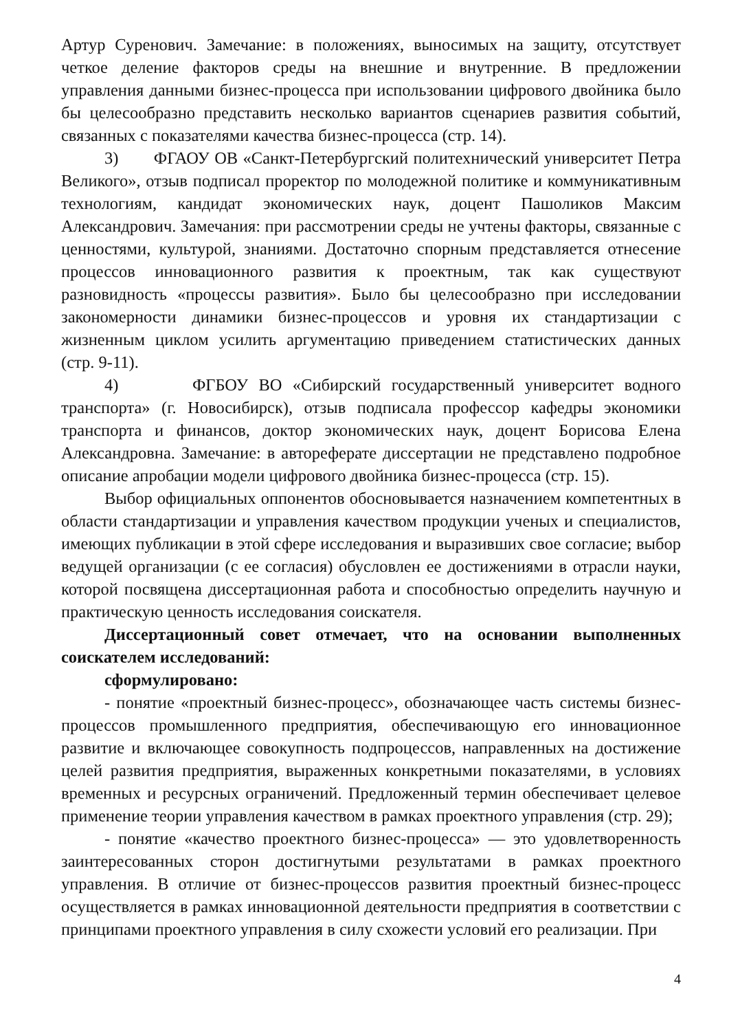Артур Суренович. Замечание: в положениях, выносимых на защиту, отсутствует четкое деление факторов среды на внешние и внутренние. В предложении управления данными бизнес-процесса при использовании цифрового двойника было бы целесообразно представить несколько вариантов сценариев развития событий, связанных с показателями качества бизнес-процесса (стр. 14).
3) ФГАОУ ОВ «Санкт-Петербургский политехнический университет Петра Великого», отзыв подписал проректор по молодежной политике и коммуникативным технологиям, кандидат экономических наук, доцент Пашоликов Максим Александрович. Замечания: при рассмотрении среды не учтены факторы, связанные с ценностями, культурой, знаниями. Достаточно спорным представляется отнесение процессов инновационного развития к проектным, так как существуют разновидность «процессы развития». Было бы целесообразно при исследовании закономерности динамики бизнес-процессов и уровня их стандартизации с жизненным циклом усилить аргументацию приведением статистических данных (стр. 9-11).
4) ФГБОУ ВО «Сибирский государственный университет водного транспорта» (г. Новосибирск), отзыв подписала профессор кафедры экономики транспорта и финансов, доктор экономических наук, доцент Борисова Елена Александровна. Замечание: в автореферате диссертации не представлено подробное описание апробации модели цифрового двойника бизнес-процесса (стр. 15).
Выбор официальных оппонентов обосновывается назначением компетентных в области стандартизации и управления качеством продукции ученых и специалистов, имеющих публикации в этой сфере исследования и выразивших свое согласие; выбор ведущей организации (с ее согласия) обусловлен ее достижениями в отрасли науки, которой посвящена диссертационная работа и способностью определить научную и практическую ценность исследования соискателя.
Диссертационный совет отмечает, что на основании выполненных соискателем исследований:
сформулировано:
- понятие «проектный бизнес-процесс», обозначающее часть системы бизнес-процессов промышленного предприятия, обеспечивающую его инновационное развитие и включающее совокупность подпроцессов, направленных на достижение целей развития предприятия, выраженных конкретными показателями, в условиях временных и ресурсных ограничений. Предложенный термин обеспечивает целевое применение теории управления качеством в рамках проектного управления (стр. 29);
- понятие «качество проектного бизнес-процесса» — это удовлетворенность заинтересованных сторон достигнутыми результатами в рамках проектного управления. В отличие от бизнес-процессов развития проектный бизнес-процесс осуществляется в рамках инновационной деятельности предприятия в соответствии с принципами проектного управления в силу схожести условий его реализации. При
4